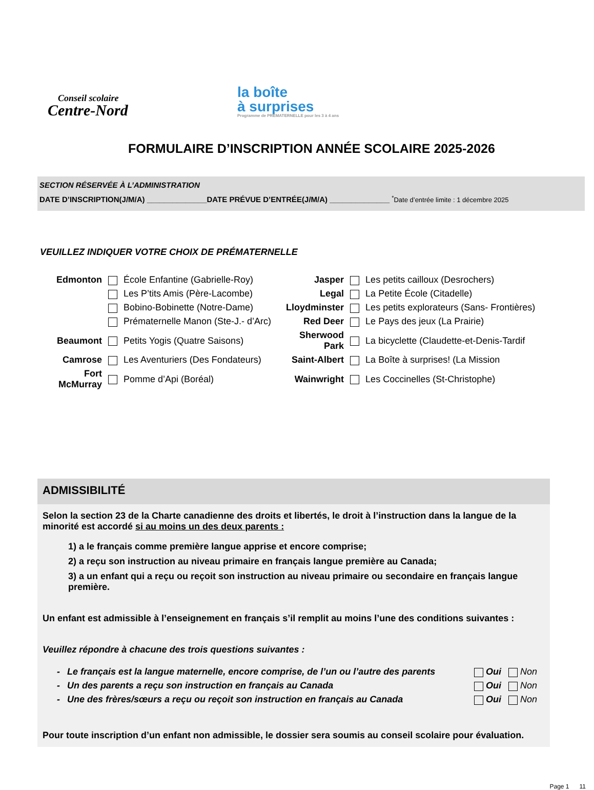Conseil scolaire
Centre-Nord
la boîte
à surprises
Programme de PRÉMATERNELLE pour les 3 à 4 ans
FORMULAIRE D’INSCRIPTION ANNÉE SCOLAIRE 2025-2026
SECTION RÉSERVÉE À L’ADMINISTRATION
DATE D’INSCRIPTION(J/M/A) ______________DATE PRÉVUE D’ENTRÉE(J/M/A) ______________ <sup>*</sup>Date d’entrée limite : 1 décembre 2025
VEUILLEZ INDIQUER VOTRE CHOIX DE PRÉMATERNELLE
| Edmonton | | École Enfantine (Gabrielle-Roy) | Jasper | | Les petits cailloux (Desrochers) |
| | | Les P’tits Amis (Père-Lacombe) | Legal | | La Petite École (Citadelle) |
| | | Bobino-Bobinette (Notre-Dame) | Lloydminster | | Les petits explorateurs (Sans- Frontières) |
| | | Prématernelle Manon (Ste-J.- d’Arc) | Red Deer | | Le Pays des jeux (La Prairie) |
| Beaumont | | Petits Yogis (Quatre Saisons) | Sherwood Park | | La bicyclette (Claudette-et-Denis-Tardif |
| Camrose | | Les Aventuriers (Des Fondateurs) | Saint-Albert | | La Boîte à surprises! (La Mission |
| Fort McMurray | | Pomme d’Api (Boréal) | Wainwright | | Les Coccinelles (St-Christophe) |
ADMISSIBILITÉ
Selon la section 23 de la Charte canadienne des droits et libertés, le droit à l’instruction dans la langue de la minorité est accordé si au moins un des deux parents :
1) a le français comme première langue apprise et encore comprise;
2) a reçu son instruction au niveau primaire en français langue première au Canada;
3) a un enfant qui a reçu ou reçoit son instruction au niveau primaire ou secondaire en français langue première.
Un enfant est admissible à l’enseignement en français s’il remplit au moins l’une des conditions suivantes :
Veuillez répondre à chacune des trois questions suivantes :
| - | Le français est la langue maternelle, encore comprise, de l’un ou l’autre des parents | Oui | Non |
| - | Un des parents a reçu son instruction en français au Canada | Oui | Non |
| - | Une des frères/sœurs a reçu ou reçoit son instruction en français au Canada | Oui | Non |
Pour toute inscription d’un enfant non admissible, le dossier sera soumis au conseil scolaire pour évaluation.
Page 1 11